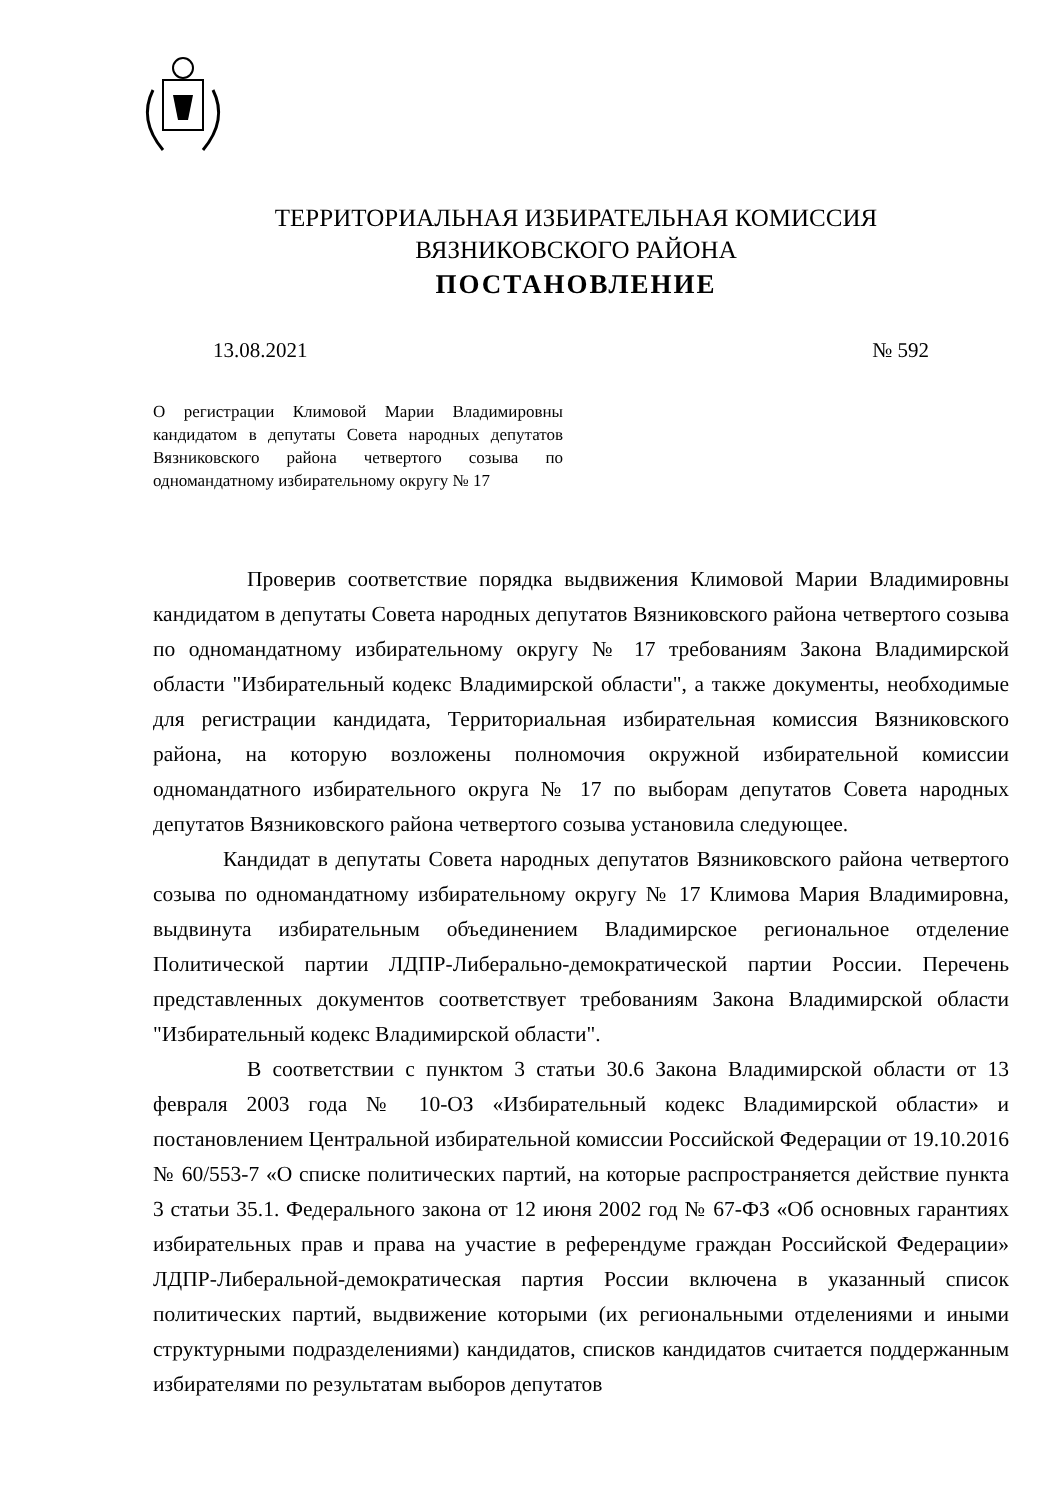ТЕРРИТОРИАЛЬНАЯ ИЗБИРАТЕЛЬНАЯ КОМИССИЯ
ВЯЗНИКОВСКОГО РАЙОНА
ПОСТАНОВЛЕНИЕ
13.08.2021 № 592
О регистрации Климовой Марии Владимировны кандидатом в депутаты Совета народных депутатов Вязниковского района четвертого созыва по одномандатному избирательному округу № 17
Проверив соответствие порядка выдвижения Климовой Марии Владимировны кандидатом в депутаты Совета народных депутатов Вязниковского района четвертого созыва по одномандатному избирательному округу № 17 требованиям Закона Владимирской области "Избирательный кодекс Владимирской области", а также документы, необходимые для регистрации кандидата, Территориальная избирательная комиссия Вязниковского района, на которую возложены полномочия окружной избирательной комиссии одномандатного избирательного округа № 17 по выборам депутатов Совета народных депутатов Вязниковского района четвертого созыва установила следующее.
Кандидат в депутаты Совета народных депутатов Вязниковского района четвертого созыва по одномандатному избирательному округу № 17 Климова Мария Владимировна, выдвинута избирательным объединением Владимирское региональное отделение Политической партии ЛДПР-Либерально-демократической партии России. Перечень представленных документов соответствует требованиям Закона Владимирской области "Избирательный кодекс Владимирской области".
В соответствии с пунктом 3 статьи 30.6 Закона Владимирской области от 13 февраля 2003 года № 10-ОЗ «Избирательный кодекс Владимирской области» и постановлением Центральной избирательной комиссии Российской Федерации от 19.10.2016 № 60/553-7 «О списке политических партий, на которые распространяется действие пункта 3 статьи 35.1. Федерального закона от 12 июня 2002 год № 67-ФЗ «Об основных гарантиях избирательных прав и права на участие в референдуме граждан Российской Федерации» ЛДПР-Либеральной-демократическая партия России включена в указанный список политических партий, выдвижение которыми (их региональными отделениями и иными структурными подразделениями) кандидатов, списков кандидатов считается поддержанным избирателями по результатам выборов депутатов